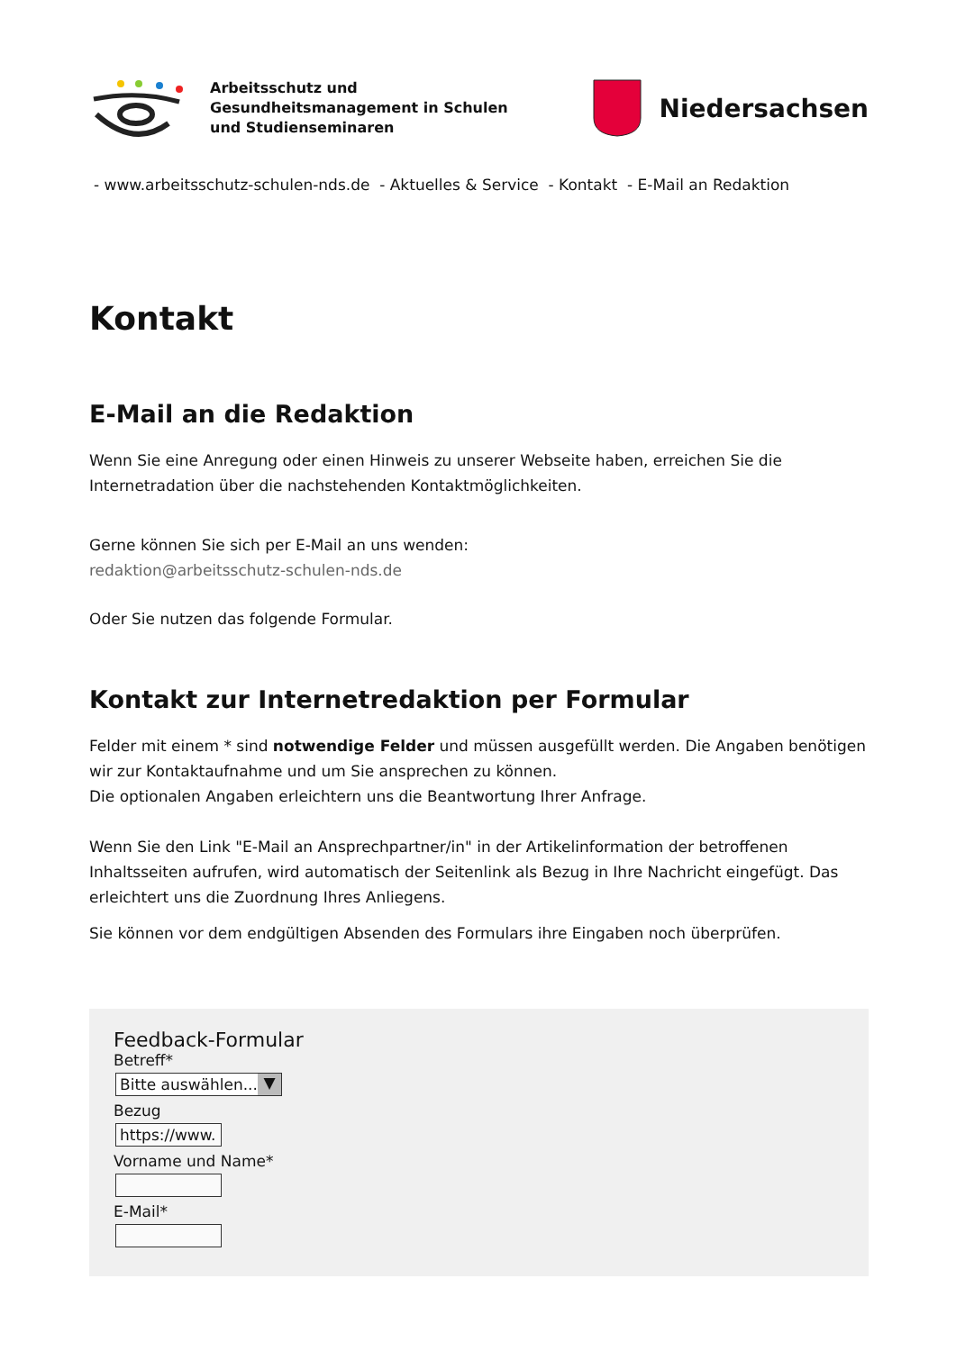Arbeitsschutz und
Gesundheitsmanagement in Schulen
und Studienseminaren
Niedersachsen
- www.arbeitsschutz-schulen-nds.de - Aktuelles & Service - Kontakt - E-Mail an Redaktion
Kontakt
E-Mail an die Redaktion
Wenn Sie eine Anregung oder einen Hinweis zu unserer Webseite haben, erreichen Sie die Internetradation über die nachstehenden Kontaktmöglichkeiten.
Gerne können Sie sich per E-Mail an uns wenden:
redaktion@arbeitsschutz-schulen-nds.de
Oder Sie nutzen das folgende Formular.
Kontakt zur Internetredaktion per Formular
Felder mit einem * sind notwendige Felder und müssen ausgefüllt werden. Die Angaben benötigen wir zur Kontaktaufnahme und um Sie ansprechen zu können.
Die optionalen Angaben erleichtern uns die Beantwortung Ihrer Anfrage.
Wenn Sie den Link "E-Mail an Ansprechpartner/in" in der Artikelinformation der betroffenen Inhaltsseiten aufrufen, wird automatisch der Seitenlink als Bezug in Ihre Nachricht eingefügt. Das erleichtert uns die Zuordnung Ihres Anliegens.
Sie können vor dem endgültigen Absenden des Formulars ihre Eingaben noch überprüfen.
Feedback-Formular
Betreff*
Bitte auswählen... ▼
Bezug
https://www.
Vorname und Name*
E-Mail*